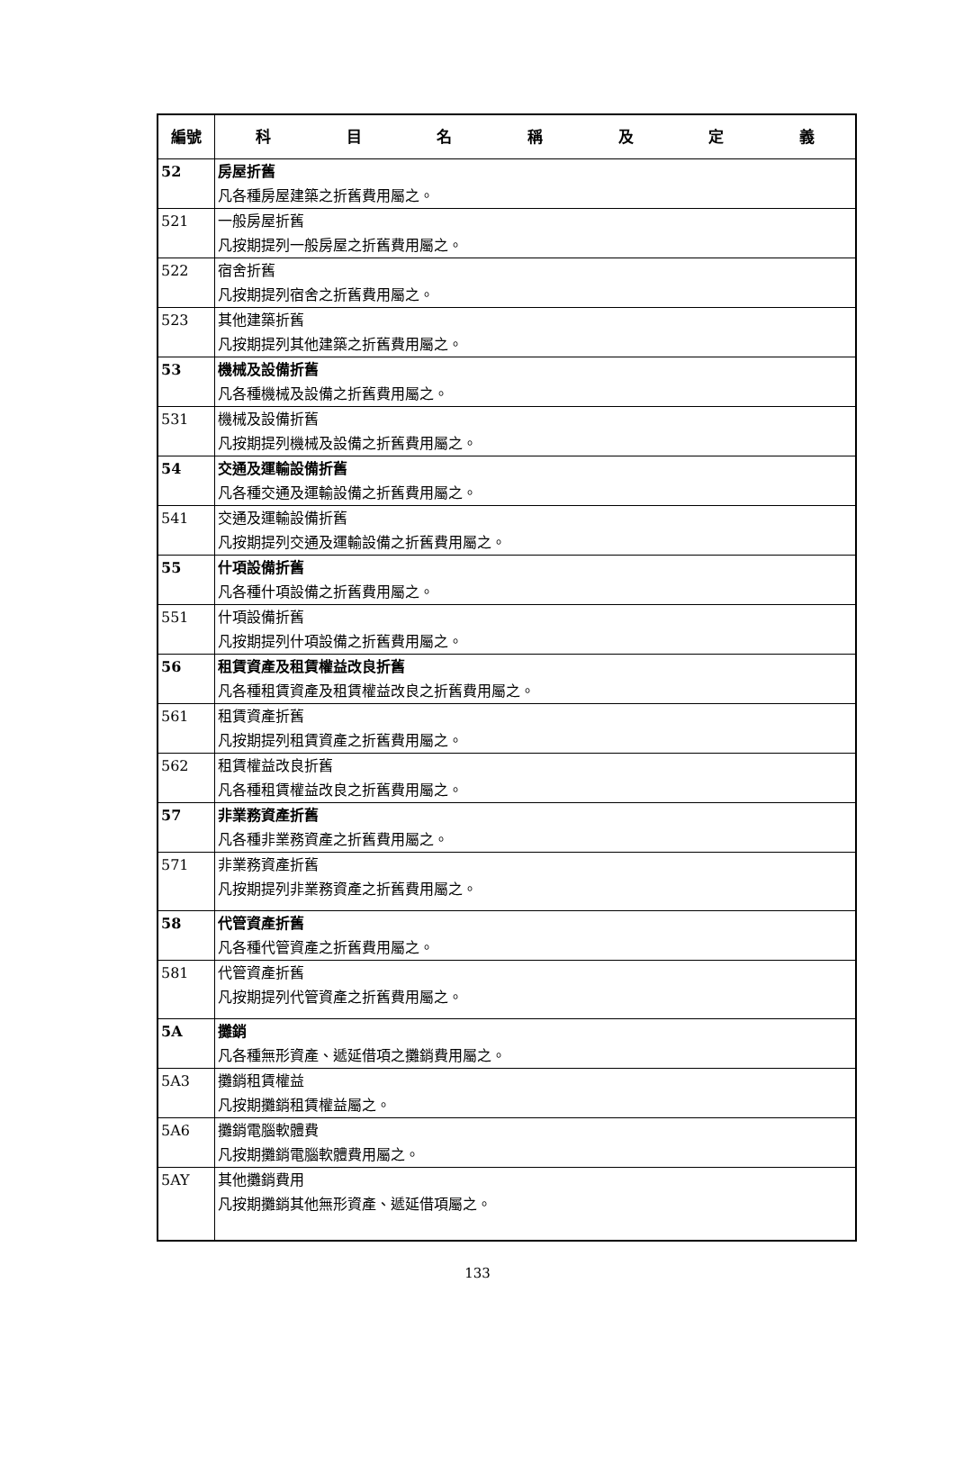| 編號 | 科 目 名 稱 及 定 義 |
| --- | --- |
| 52 | 房屋折舊 凡各種房屋建築之折舊費用屬之。 |
| 521 | 一般房屋折舊 凡按期提列一般房屋之折舊費用屬之。 |
| 522 | 宿舍折舊 凡按期提列宿舍之折舊費用屬之。 |
| 523 | 其他建築折舊 凡按期提列其他建築之折舊費用屬之。 |
| 53 | 機械及設備折舊 凡各種機械及設備之折舊費用屬之。 |
| 531 | 機械及設備折舊 凡按期提列機械及設備之折舊費用屬之。 |
| 54 | 交通及運輸設備折舊 凡各種交通及運輸設備之折舊費用屬之。 |
| 541 | 交通及運輸設備折舊 凡按期提列交通及運輸設備之折舊費用屬之。 |
| 55 | 什項設備折舊 凡各種什項設備之折舊費用屬之。 |
| 551 | 什項設備折舊 凡按期提列什項設備之折舊費用屬之。 |
| 56 | 租賃資產及租賃權益改良折舊 凡各種租賃資產及租賃權益改良之折舊費用屬之。 |
| 561 | 租賃資產折舊 凡按期提列租賃資產之折舊費用屬之。 |
| 562 | 租賃權益改良折舊 凡各種租賃權益改良之折舊費用屬之。 |
| 57 | 非業務資產折舊 凡各種非業務資產之折舊費用屬之。 |
| 571 | 非業務資產折舊 凡按期提列非業務資產之折舊費用屬之。 |
| 58 | 代管資產折舊 凡各種代管資產之折舊費用屬之。 |
| 581 | 代管資產折舊 凡按期提列代管資產之折舊費用屬之。 |
| 5A | 攤銷 凡各種無形資產、遞延借項之攤銷費用屬之。 |
| 5A3 | 攤銷租賃權益 凡按期攤銷租賃權益屬之。 |
| 5A6 | 攤銷電腦軟體費 凡按期攤銷電腦軟體費用屬之。 |
| 5AY | 其他攤銷費用 凡按期攤銷其他無形資產、遞延借項屬之。 |
133